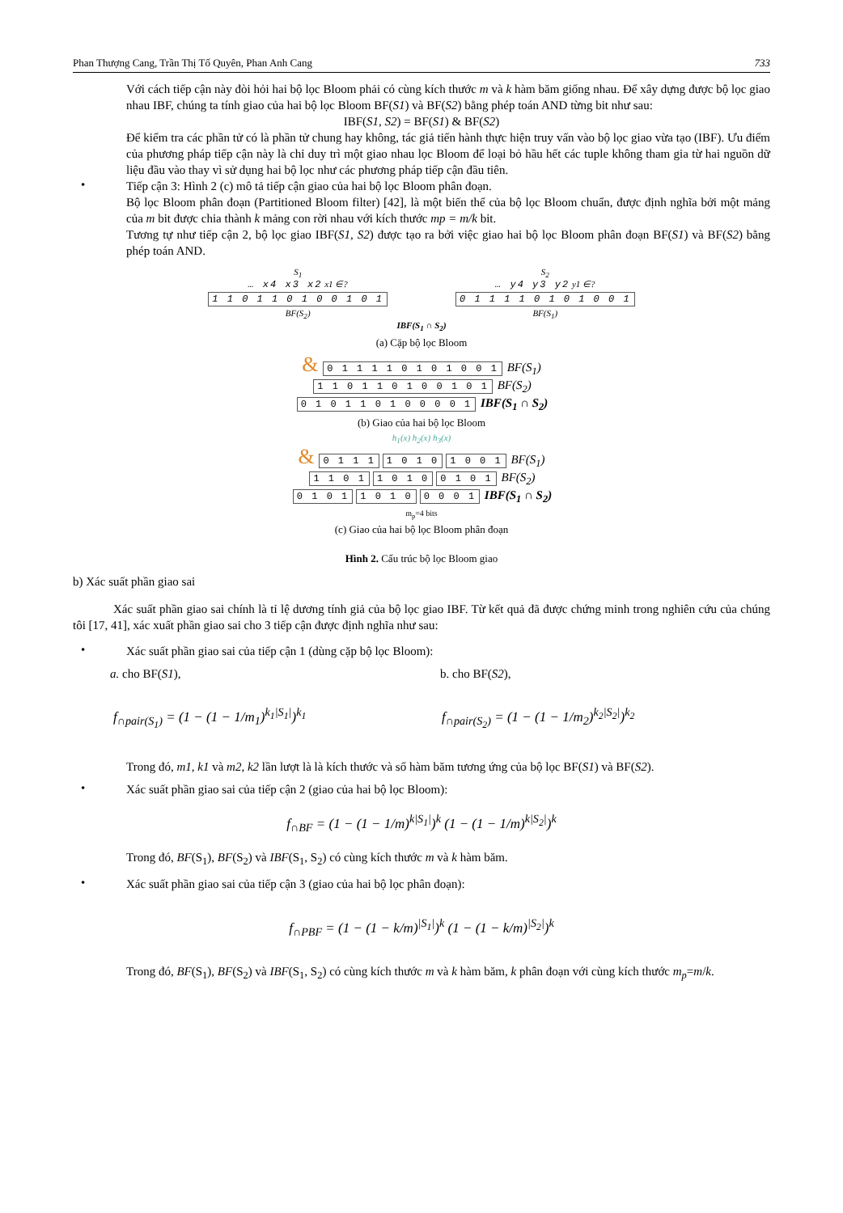Phan Thượng Cang, Trần Thị Tố Quyên, Phan Anh Cang 733
Với cách tiếp cận này đòi hỏi hai bộ lọc Bloom phải có cùng kích thước m và k hàm băm giống nhau. Để xây dựng được bộ lọc giao nhau IBF, chúng ta tính giao của hai bộ lọc Bloom BF(S1) và BF(S2) bằng phép toán AND từng bit như sau:
IBF(S1, S2) = BF(S1) & BF(S2)
Để kiểm tra các phần tử có là phần tử chung hay không, tác giả tiến hành thực hiện truy vấn vào bộ lọc giao vừa tạo (IBF). Ưu điểm của phương pháp tiếp cận này là chỉ duy trì một giao nhau lọc Bloom để loại bỏ hầu hết các tuple không tham gia từ hai nguồn dữ liệu đầu vào thay vì sử dụng hai bộ lọc như các phương pháp tiếp cận đầu tiên.
•
Tiếp cận 3: Hình 2 (c) mô tả tiếp cận giao của hai bộ lọc Bloom phân đoạn.
Bộ lọc Bloom phân đoạn (Partitioned Bloom filter) [42], là một biến thể của bộ lọc Bloom chuẩn, được định nghĩa bởi một mảng của m bit được chia thành k mảng con rời nhau với kích thước mp = m/k bit.
Tương tự như tiếp cận 2, bộ lọc giao IBF(S1, S2) được tạo ra bởi việc giao hai bộ lọc Bloom phân đoạn BF(S1) và BF(S2) bằng phép toán AND.
S<sub>1</sub>
… x4 x3 x2 x1 ∈?
1 1 0 1 1 0 1 0 0 1 0 1
BF(S<sub>2</sub>)
S<sub>2</sub>
… y4 y3 y2 y1 ∈?
0 1 1 1 1 0 1 0 1 0 0 1
BF(S<sub>1</sub>)
IBF(S<sub>1</sub> ∩ S<sub>2</sub>)
(a) Cặp bộ lọc Bloom
& 0 1 1 1 1 0 1 0 1 0 0 1 BF(S<sub>1</sub>)
1 1 0 1 1 0 1 0 0 1 0 1 BF(S<sub>2</sub>)
0 1 0 1 1 0 1 0 0 0 0 1 IBF(S<sub>1</sub> ∩ S<sub>2</sub>)
(b) Giao của hai bộ lọc Bloom
h<sub>1</sub>(x) h<sub>2</sub>(x) h<sub>3</sub>(x)
& 0 1 1 1 1 0 1 0 1 0 0 1 BF(S<sub>1</sub>)
1 1 0 1 1 0 1 0 0 1 0 1 BF(S<sub>2</sub>)
0 1 0 1 1 0 1 0 0 0 0 1 IBF(S<sub>1</sub> ∩ S<sub>2</sub>)
m<sub>p</sub>=4 bits
(c) Giao của hai bộ lọc Bloom phân đoạn
Hình 2. Cấu trúc bộ lọc Bloom giao
b) Xác suất phần giao sai
Xác suất phần giao sai chính là tỉ lệ dương tính giả của bộ lọc giao IBF. Từ kết quả đã được chứng minh trong nghiên cứu của chúng tôi [17, 41], xác xuất phần giao sai cho 3 tiếp cận được định nghĩa như sau:
•
Xác suất phần giao sai của tiếp cận 1 (dùng cặp bộ lọc Bloom):
a. cho BF(S1), b. cho BF(S2),
f<sub>∩pair(S<sub>1</sub>)</sub> = (1 − (1 − 1/m<sub>1</sub>)<sup>k<sub>1</sub>|S<sub>1</sub>|</sup>)<sup>k<sub>1</sub></sup>
f<sub>∩pair(S<sub>2</sub>)</sub> = (1 − (1 − 1/m<sub>2</sub>)<sup>k<sub>2</sub>|S<sub>2</sub>|</sup>)<sup>k<sub>2</sub></sup>
Trong đó, m1, k1 và m2, k2 lần lượt là là kích thước và số hàm băm tương ứng của bộ lọc BF(S1) và BF(S2).
•
Xác suất phần giao sai của tiếp cận 2 (giao của hai bộ lọc Bloom):
f<sub>∩BF</sub> = (1 − (1 − 1/m)<sup>k|S<sub>1</sub>|</sup>)<sup>k</sup> (1 − (1 − 1/m)<sup>k|S<sub>2</sub>|</sup>)<sup>k</sup>
Trong đó, BF(S<sub>1</sub>), BF(S<sub>2</sub>) và IBF(S<sub>1</sub>, S<sub>2</sub>) có cùng kích thước m và k hàm băm.
•
Xác suất phần giao sai của tiếp cận 3 (giao của hai bộ lọc phân đoạn):
f<sub>∩PBF</sub> = (1 − (1 − k/m)<sup>|S<sub>1</sub>|</sup>)<sup>k</sup> (1 − (1 − k/m)<sup>|S<sub>2</sub>|</sup>)<sup>k</sup>
Trong đó, BF(S<sub>1</sub>), BF(S<sub>2</sub>) và IBF(S<sub>1</sub>, S<sub>2</sub>) có cùng kích thước m và k hàm băm, k phân đoạn với cùng kích thước m<sub>p</sub>=m/k.